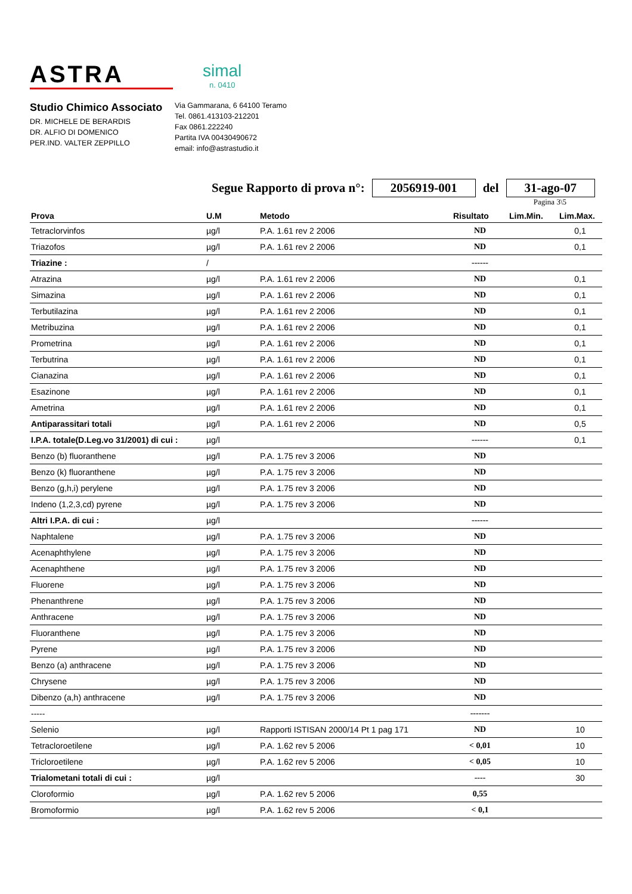ASTRA
simal
n. 0410
Studio Chimico Associato
DR. MICHELE DE BERARDIS
DR. ALFIO DI DOMENICO
PER.IND. VALTER ZEPPILLO
Via Gammarana, 6 64100 Teramo
Tel. 0861.413103-212201
Fax 0861.222240
Partita IVA 00430490672
email: info@astrastudio.it
Segue Rapporto di prova n°: 2056919-001 del 31-ago-07
Pagina 3\5
| Prova | U.M | Metodo | Risultato | Lim.Min. | Lim.Max. |
| --- | --- | --- | --- | --- | --- |
| Tetraclorvinfos | µg/l | P.A. 1.61 rev 2 2006 | ND | | 0,1 |
| Triazofos | µg/l | P.A. 1.61 rev 2 2006 | ND | | 0,1 |
| Triazine : | / | | ------ | | |
| Atrazina | µg/l | P.A. 1.61 rev 2 2006 | ND | | 0,1 |
| Simazina | µg/l | P.A. 1.61 rev 2 2006 | ND | | 0,1 |
| Terbutilazina | µg/l | P.A. 1.61 rev 2 2006 | ND | | 0,1 |
| Metribuzina | µg/l | P.A. 1.61 rev 2 2006 | ND | | 0,1 |
| Prometrina | µg/l | P.A. 1.61 rev 2 2006 | ND | | 0,1 |
| Terbutrina | µg/l | P.A. 1.61 rev 2 2006 | ND | | 0,1 |
| Cianazina | µg/l | P.A. 1.61 rev 2 2006 | ND | | 0,1 |
| Esazinone | µg/l | P.A. 1.61 rev 2 2006 | ND | | 0,1 |
| Ametrina | µg/l | P.A. 1.61 rev 2 2006 | ND | | 0,1 |
| Antiparassitari totali | µg/l | P.A. 1.61 rev 2 2006 | ND | | 0,5 |
| I.P.A. totale(D.Leg.vo 31/2001) di cui : | µg/l | | ------ | | 0,1 |
| Benzo (b) fluoranthene | µg/l | P.A. 1.75 rev 3 2006 | ND | | |
| Benzo (k) fluoranthene | µg/l | P.A. 1.75 rev 3 2006 | ND | | |
| Benzo (g,h,i) perylene | µg/l | P.A. 1.75 rev 3 2006 | ND | | |
| Indeno (1,2,3,cd) pyrene | µg/l | P.A. 1.75 rev 3 2006 | ND | | |
| Altri I.P.A. di cui : | µg/l | | ------ | | |
| Naphtalene | µg/l | P.A. 1.75 rev 3 2006 | ND | | |
| Acenaphthylene | µg/l | P.A. 1.75 rev 3 2006 | ND | | |
| Acenaphthene | µg/l | P.A. 1.75 rev 3 2006 | ND | | |
| Fluorene | µg/l | P.A. 1.75 rev 3 2006 | ND | | |
| Phenanthrene | µg/l | P.A. 1.75 rev 3 2006 | ND | | |
| Anthracene | µg/l | P.A. 1.75 rev 3 2006 | ND | | |
| Fluoranthene | µg/l | P.A. 1.75 rev 3 2006 | ND | | |
| Pyrene | µg/l | P.A. 1.75 rev 3 2006 | ND | | |
| Benzo (a) anthracene | µg/l | P.A. 1.75 rev 3 2006 | ND | | |
| Chrysene | µg/l | P.A. 1.75 rev 3 2006 | ND | | |
| Dibenzo (a,h) anthracene | µg/l | P.A. 1.75 rev 3 2006 | ND | | |
| ----- | | | ------- | | |
| Selenio | µg/l | Rapporti ISTISAN 2000/14 Pt 1 pag 171 | ND | | 10 |
| Tetracloroetilene | µg/l | P.A. 1.62 rev 5 2006 | < 0,01 | | 10 |
| Tricloroetilene | µg/l | P.A. 1.62 rev 5 2006 | < 0,05 | | 10 |
| Trialometani totali di cui : | µg/l | | ---- | | 30 |
| Cloroformio | µg/l | P.A. 1.62 rev 5 2006 | 0,55 | | |
| Bromoformio | µg/l | P.A. 1.62 rev 5 2006 | < 0,1 | | |